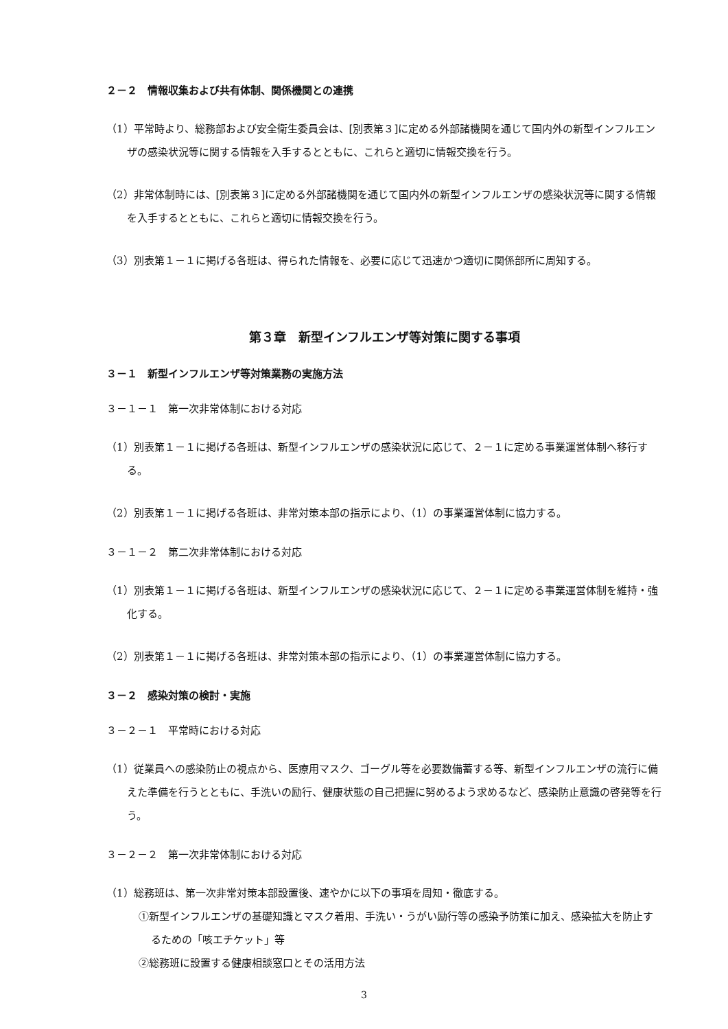２－２　情報収集および共有体制、関係機関との連携
（1）平常時より、総務部および安全衛生委員会は、[別表第３]に定める外部諸機関を通じて国内外の新型インフルエンザの感染状況等に関する情報を入手するとともに、これらと適切に情報交換を行う。
（2）非常体制時には、[別表第３]に定める外部諸機関を通じて国内外の新型インフルエンザの感染状況等に関する情報を入手するとともに、これらと適切に情報交換を行う。
（3）別表第１－１に掲げる各班は、得られた情報を、必要に応じて迅速かつ適切に関係部所に周知する。
第３章　新型インフルエンザ等対策に関する事項
３－１　新型インフルエンザ等対策業務の実施方法
３－１－１　第一次非常体制における対応
（1）別表第１－１に掲げる各班は、新型インフルエンザの感染状況に応じて、２－１に定める事業運営体制へ移行する。
（2）別表第１－１に掲げる各班は、非常対策本部の指示により、（1）の事業運営体制に協力する。
３－１－２　第二次非常体制における対応
（1）別表第１－１に掲げる各班は、新型インフルエンザの感染状況に応じて、２－１に定める事業運営体制を維持・強化する。
（2）別表第１－１に掲げる各班は、非常対策本部の指示により、（1）の事業運営体制に協力する。
３－２　感染対策の検討・実施
３－２－１　平常時における対応
（1）従業員への感染防止の視点から、医療用マスク、ゴーグル等を必要数備蓄する等、新型インフルエンザの流行に備えた準備を行うとともに、手洗いの励行、健康状態の自己把握に努めるよう求めるなど、感染防止意識の啓発等を行う。
３－２－２　第一次非常体制における対応
（1）総務班は、第一次非常対策本部設置後、速やかに以下の事項を周知・徹底する。
①新型インフルエンザの基礎知識とマスク着用、手洗い・うがい励行等の感染予防策に加え、感染拡大を防止するための「咳エチケット」等
②総務班に設置する健康相談窓口とその活用方法
3